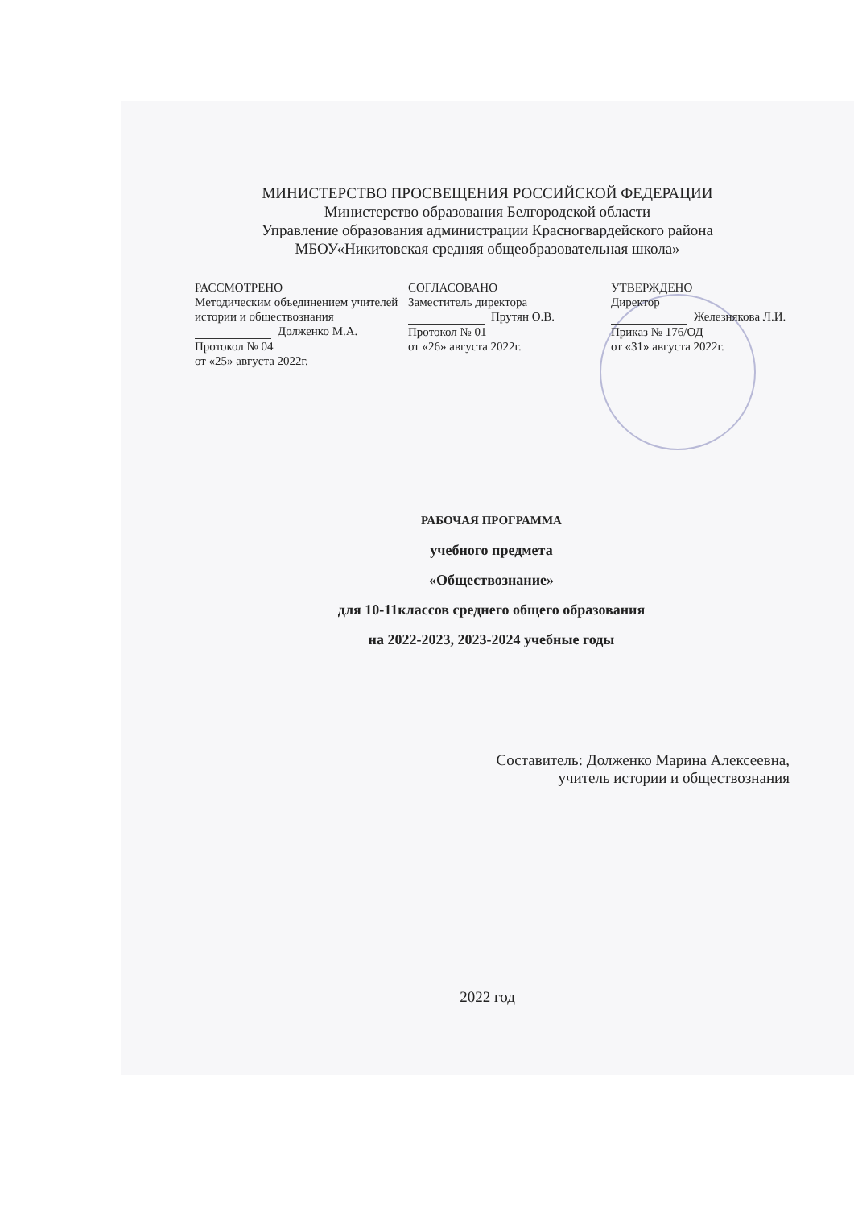МИНИСТЕРСТВО ПРОСВЕЩЕНИЯ РОССИЙСКОЙ ФЕДЕРАЦИИ
Министерство образования Белгородской области
Управление образования администрации Красногвардейского района
МБОУ«Никитовская средняя общеобразовательная школа»
РАССМОТРЕНО
Методическим объединением учителей истории и обществознания
Долженко М.А.
Протокол № 04
от «25» августа 2022г.
СОГЛАСОВАНО
Заместитель директора
Прутян О.В.
Протокол № 01
от «26» августа 2022г.
УТВЕРЖДЕНО
Директор
Железнякова Л.И.
Приказ № 176/ОД
от «31» августа 2022г.
РАБОЧАЯ ПРОГРАММА
учебного предмета
«Обществознание»
для 10-11классов среднего общего образования
на 2022-2023, 2023-2024 учебные годы
Составитель: Долженко Марина Алексеевна,
учитель истории и обществознания
2022 год